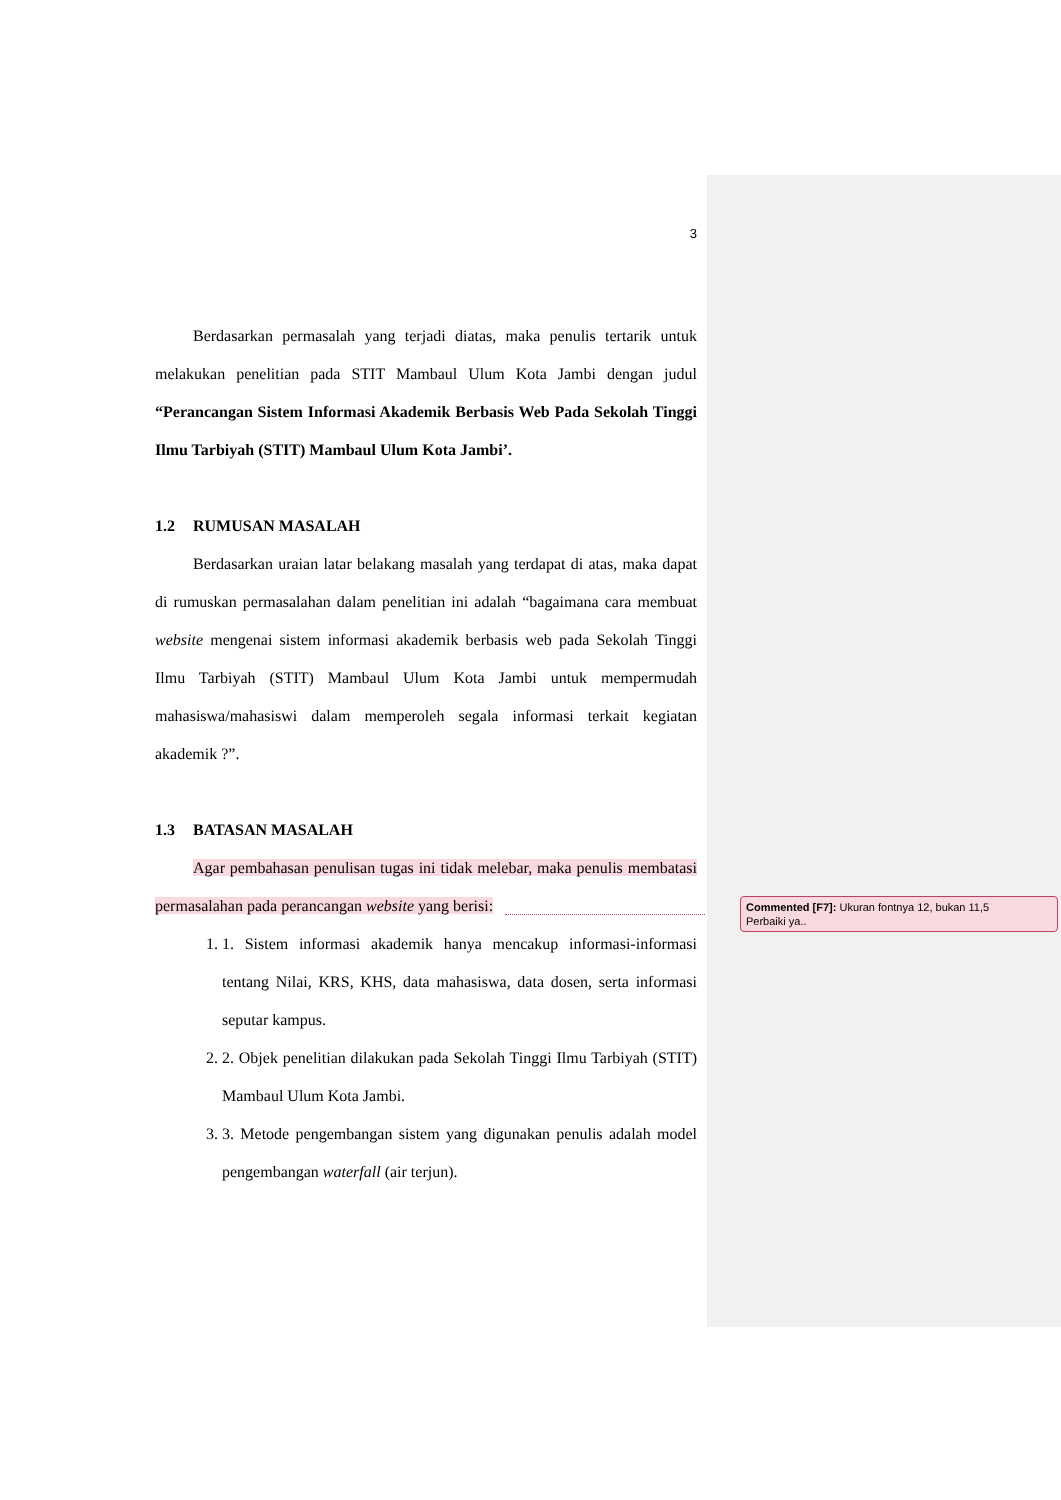3
Berdasarkan permasalah yang terjadi diatas, maka penulis tertarik untuk melakukan penelitian pada STIT Mambaul Ulum Kota Jambi dengan judul “Perancangan Sistem Informasi Akademik Berbasis Web Pada Sekolah Tinggi Ilmu Tarbiyah (STIT) Mambaul Ulum Kota Jambi’.
1.2 RUMUSAN MASALAH
Berdasarkan uraian latar belakang masalah yang terdapat di atas, maka dapat di rumuskan permasalahan dalam penelitian ini adalah “bagaimana cara membuat website mengenai sistem informasi akademik berbasis web pada Sekolah Tinggi Ilmu Tarbiyah (STIT) Mambaul Ulum Kota Jambi untuk mempermudah mahasiswa/mahasiswi dalam memperoleh segala informasi terkait kegiatan akademik ?”.
1.3 BATASAN MASALAH
Agar pembahasan penulisan tugas ini tidak melebar, maka penulis membatasi permasalahan pada perancangan website yang berisi:
1. 1. Sistem informasi akademik hanya mencakup informasi-informasi tentang Nilai, KRS, KHS, data mahasiswa, data dosen, serta informasi seputar kampus.
2. 2. Objek penelitian dilakukan pada Sekolah Tinggi Ilmu Tarbiyah (STIT) Mambaul Ulum Kota Jambi.
3. 3. Metode pengembangan sistem yang digunakan penulis adalah model pengembangan waterfall (air terjun).
Commented [F7]: Ukuran fontnya 12, bukan 11,5
Perbaiki ya..